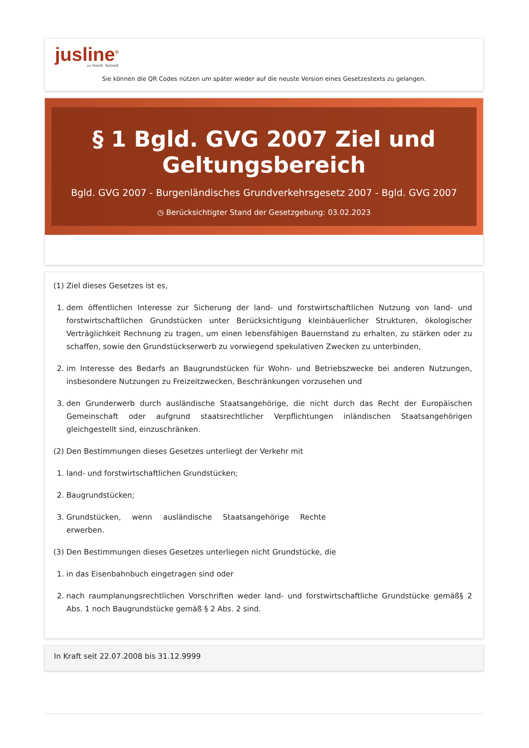jusline<sup>®</sup>
»» Recht. Schnell
Sie können die QR Codes nützen um später wieder auf die neuste Version eines Gesetzestexts zu gelangen.
§ 1 Bgld. GVG 2007 Ziel und Geltungsbereich
Bgld. GVG 2007 - Burgenländisches Grundverkehrsgesetz 2007 - Bgld. GVG 2007
◷ Berücksichtigter Stand der Gesetzgebung: 03.02.2023
(1) Ziel dieses Gesetzes ist es,
1. dem öffentlichen Interesse zur Sicherung der land- und forstwirtschaftlichen Nutzung von land- und forstwirtschaftlichen Grundstücken unter Berücksichtigung kleinbäuerlicher Strukturen, ökologischer Verträglichkeit Rechnung zu tragen, um einen lebensfähigen Bauernstand zu erhalten, zu stärken oder zu schaffen, sowie den Grundstückserwerb zu vorwiegend spekulativen Zwecken zu unterbinden,
2. im Interesse des Bedarfs an Baugrundstücken für Wohn- und Betriebszwecke bei anderen Nutzungen, insbesondere Nutzungen zu Freizeitzwecken, Beschränkungen vorzusehen und
3. den Grunderwerb durch ausländische Staatsangehörige, die nicht durch das Recht der Europäischen Gemeinschaft oder aufgrund staatsrechtlicher Verpflichtungen inländischen Staatsangehörigen gleichgestellt sind, einzuschränken.
(2) Den Bestimmungen dieses Gesetzes unterliegt der Verkehr mit
1. land- und forstwirtschaftlichen Grundstücken;
2. Baugrundstücken;
3. Grundstücken, wenn ausländische Staatsangehörige Rechte erwerben.
(3) Den Bestimmungen dieses Gesetzes unterliegen nicht Grundstücke, die
1. in das Eisenbahnbuch eingetragen sind oder
2. nach raumplanungsrechtlichen Vorschriften weder land- und forstwirtschaftliche Grundstücke gemäß§ 2 Abs. 1 noch Baugrundstücke gemäß § 2 Abs. 2 sind.
In Kraft seit 22.07.2008 bis 31.12.9999